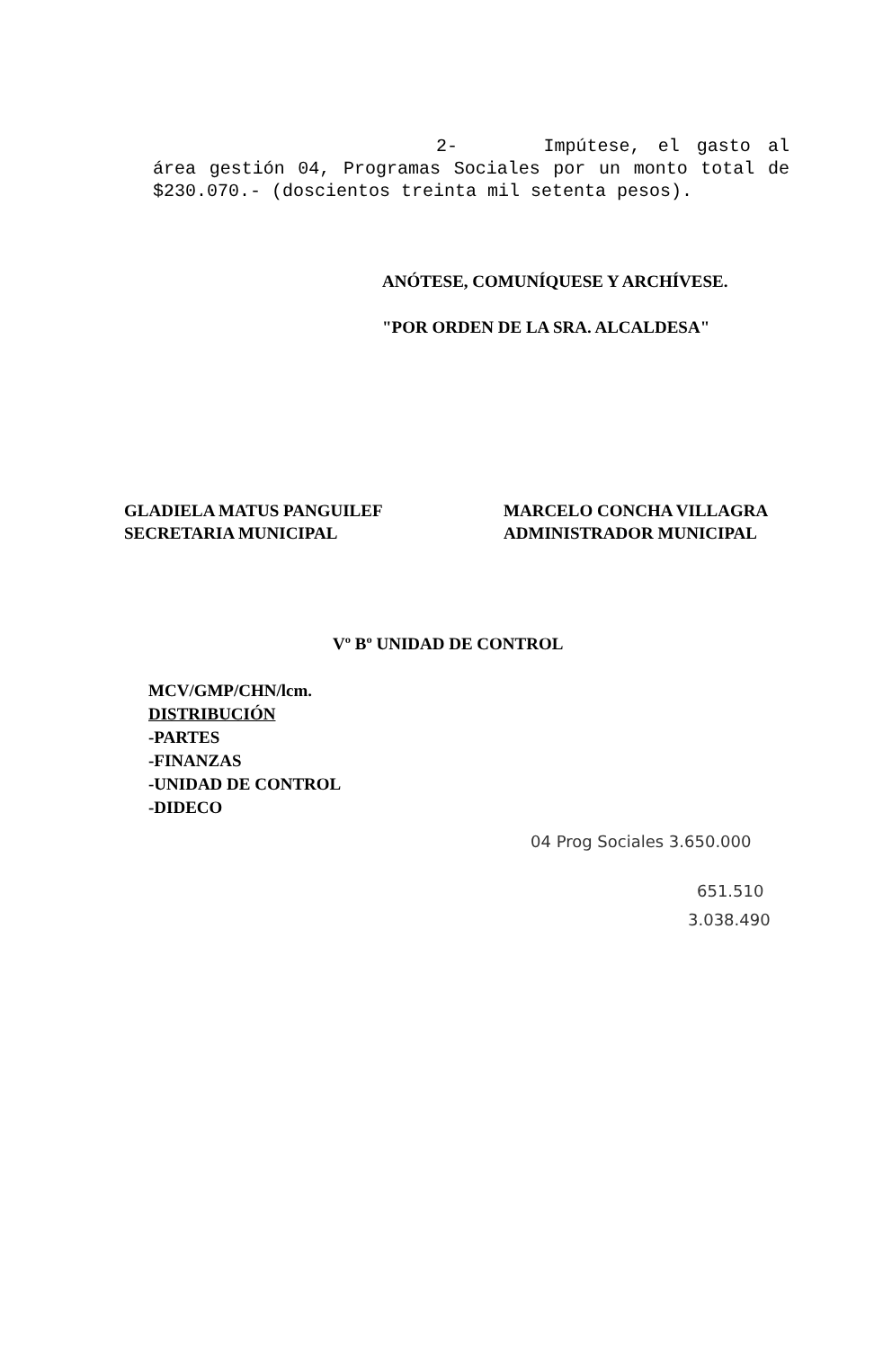2- Impútese, el gasto al área gestión 04, Programas Sociales por un monto total de $230.070.- (doscientos treinta mil setenta pesos).
ANÓTESE, COMUNÍQUESE Y ARCHÍVESE.
"POR ORDEN DE LA SRA. ALCALDESA"
GLADIELA MATUS PANGUILEF
SECRETARIA MUNICIPAL
MARCELO CONCHA VILLAGRA
ADMINISTRADOR MUNICIPAL
Vº Bº UNIDAD DE CONTROL
MCV/GMP/CHN/lcm.
DISTRIBUCIÓN
-PARTES
-FINANZAS
-UNIDAD DE CONTROL
-DIDECO
04 Prog Sociales 3.650.000
651.510
3.038.490